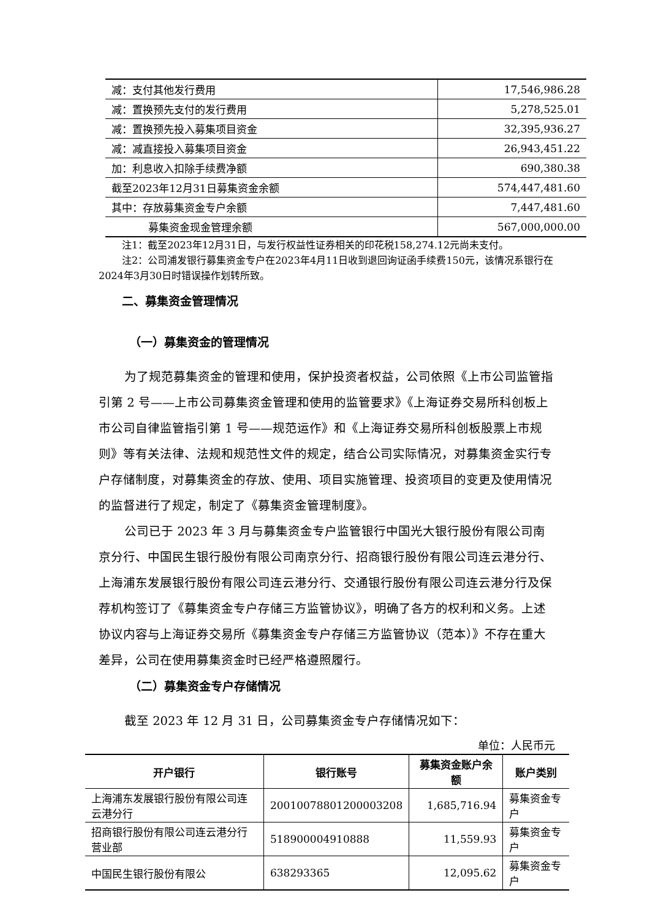| 减：支付其他发行费用 | 17,546,986.28 |
| 减：置换预先支付的发行费用 | 5,278,525.01 |
| 减：置换预先投入募集项目资金 | 32,395,936.27 |
| 减：减直接投入募集项目资金 | 26,943,451.22 |
| 加：利息收入扣除手续费净额 | 690,380.38 |
| 截至2023年12月31日募集资金余额 | 574,447,481.60 |
| 其中：存放募集资金专户余额 | 7,447,481.60 |
| 募集资金现金管理余额 | 567,000,000.00 |
注1：截至2023年12月31日，与发行权益性证券相关的印花税158,274.12元尚未支付。
注2：公司浦发银行募集资金专户在2023年4月11日收到退回询证函手续费150元，该情况系银行在2024年3月30日时错误操作划转所致。
二、募集资金管理情况
（一）募集资金的管理情况
为了规范募集资金的管理和使用，保护投资者权益，公司依照《上市公司监管指引第 2 号——上市公司募集资金管理和使用的监管要求》《上海证券交易所科创板上市公司自律监管指引第 1 号——规范运作》和《上海证券交易所科创板股票上市规则》等有关法律、法规和规范性文件的规定，结合公司实际情况，对募集资金实行专户存储制度，对募集资金的存放、使用、项目实施管理、投资项目的变更及使用情况的监督进行了规定，制定了《募集资金管理制度》。
公司已于 2023 年 3 月与募集资金专户监管银行中国光大银行股份有限公司南京分行、中国民生银行股份有限公司南京分行、招商银行股份有限公司连云港分行、上海浦东发展银行股份有限公司连云港分行、交通银行股份有限公司连云港分行及保荐机构签订了《募集资金专户存储三方监管协议》，明确了各方的权利和义务。上述协议内容与上海证券交易所《募集资金专户存储三方监管协议（范本）》不存在重大差异，公司在使用募集资金时已经严格遵照履行。
（二）募集资金专户存储情况
截至 2023 年 12 月 31 日，公司募集资金专户存储情况如下：
单位：人民币元
| 开户银行 | 银行账号 | 募集资金账户余额 | 账户类别 |
| --- | --- | --- | --- |
| 上海浦东发展银行股份有限公司连云港分行 | 20010078801200003208 | 1,685,716.94 | 募集资金专户 |
| 招商银行股份有限公司连云港分行营业部 | 518900004910888 | 11,559.93 | 募集资金专户 |
| 中国民生银行股份有限公 | 638293365 | 12,095.62 | 募集资金专户 |